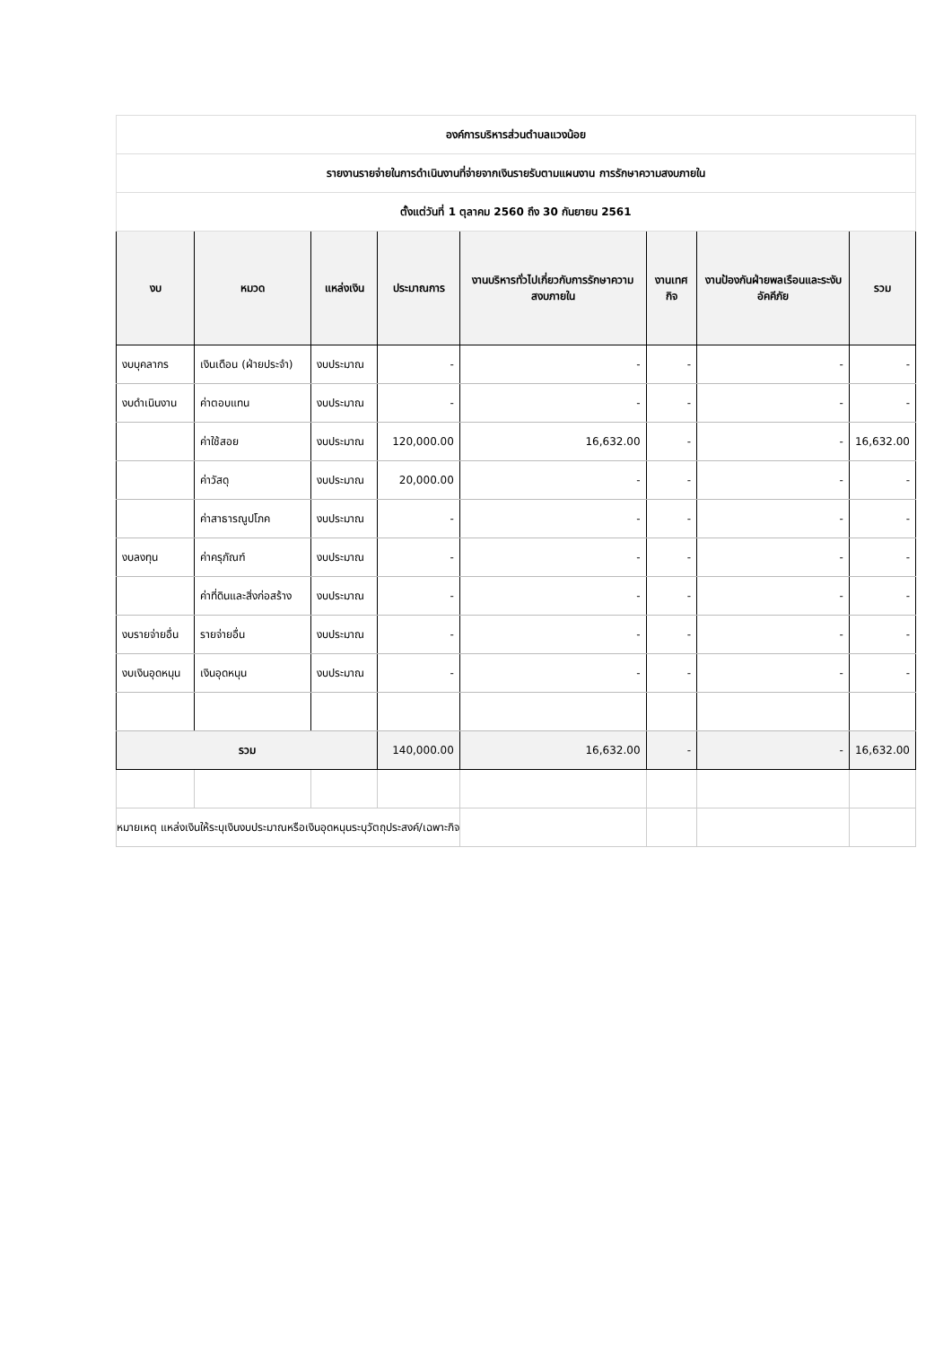| องค์การบริหารส่วนตำบลแวงน้อย | | | | | | | |
| รายงานรายจ่ายในการดำเนินงานที่จ่ายจากเงินรายรับตามแผนงาน การรักษาความสงบภายใน | | | | | | | |
| ตั้งแต่วันที่ 1 ตุลาคม 2560 ถึง 30 กันยายน 2561 | | | | | | | |
| งบ | หมวด | แหล่งเงิน | ประมาณการ | งานบริหารทั่วไปเกี่ยวกับการรักษาความสงบภายใน | งานเทศกิจ | งานป้องกันฝ่ายพลเรือนและระงับอัคคีภัย | รวม |
| งบบุคลากร | เงินเดือน (ฝ่ายประจำ) | งบประมาณ | - | - | - | - | - |
| งบดำเนินงาน | ค่าตอบแทน | งบประมาณ | - | - | - | - | - |
| | ค่าใช้สอย | งบประมาณ | 120,000.00 | 16,632.00 | - | - | 16,632.00 |
| | ค่าวัสดุ | งบประมาณ | 20,000.00 | - | - | - | - |
| | ค่าสาธารณูปโภค | งบประมาณ | - | - | - | - | - |
| งบลงทุน | ค่าครุภัณฑ์ | งบประมาณ | - | - | - | - | - |
| | ค่าที่ดินและสิ่งก่อสร้าง | งบประมาณ | - | - | - | - | - |
| งบรายจ่ายอื่น | รายจ่ายอื่น | งบประมาณ | - | - | - | - | - |
| งบเงินอุดหนุน | เงินอุดหนุน | งบประมาณ | - | - | - | - | - |
| รวม | | | 140,000.00 | 16,632.00 | - | - | 16,632.00 |
| หมายเหตุ แหล่งเงินให้ระบุเงินงบประมาณหรือเงินอุดหนุนระบุวัตถุประสงค์/เฉพาะกิจ | | | | | | | |